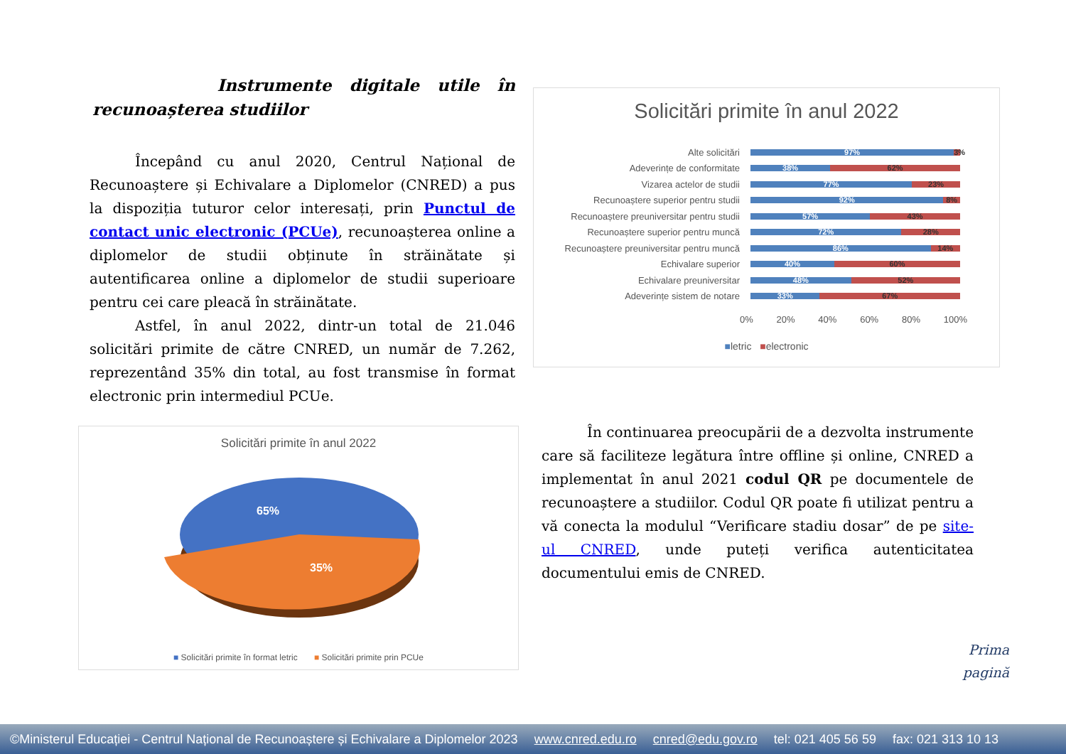Instrumente digitale utile în recunoașterea studiilor
Începând cu anul 2020, Centrul Național de Recunoaștere și Echivalare a Diplomelor (CNRED) a pus la dispoziția tuturor celor interesați, prin Punctul de contact unic electronic (PCUe), recunoașterea online a diplomelor de studii obținute în străinătate și autentificarea online a diplomelor de studii superioare pentru cei care pleacă în străinătate.
Astfel, în anul 2022, dintr-un total de 21.046 solicitări primite de către CNRED, un număr de 7.262, reprezentând 35% din total, au fost transmise în format electronic prin intermediul PCUe.
Solicitări primite în anul 2022
65%
35%
■ Solicitări primite în format letric ■ Solicitări primite prin PCUe
Solicitări primite în anul 2022
Alte solicitări 97% 3%
Adeverințe de conformitate 38% 62%
Vizarea actelor de studii 77% 23%
Recunoaștere superior pentru studii 92% 8%
Recunoaștere preuniversitar pentru studii 57% 43%
Recunoaștere superior pentru muncă 72% 28%
Recunoaștere preuniversitar pentru muncă 86% 14%
Echivalare superior 40% 60%
Echivalare preuniversitar 48% 52%
Adeverințe sistem de notare 33% 67%
0% 20% 40% 60% 80% 100%
■letric ■electronic
În continuarea preocupării de a dezvolta instrumente care să faciliteze legătura între offline și online, CNRED a implementat în anul 2021 codul QR pe documentele de recunoaștere a studiilor. Codul QR poate fi utilizat pentru a vă conecta la modulul “Verificare stadiu dosar” de pe site-ul CNRED, unde puteți verifica autenticitatea documentului emis de CNRED.
Prima
pagină
©Ministerul Educației - Centrul Național de Recunoaștere și Echivalare a Diplomelor 2023 www.cnred.edu.ro cnred@edu.gov.ro tel: 021 405 56 59 fax: 021 313 10 13